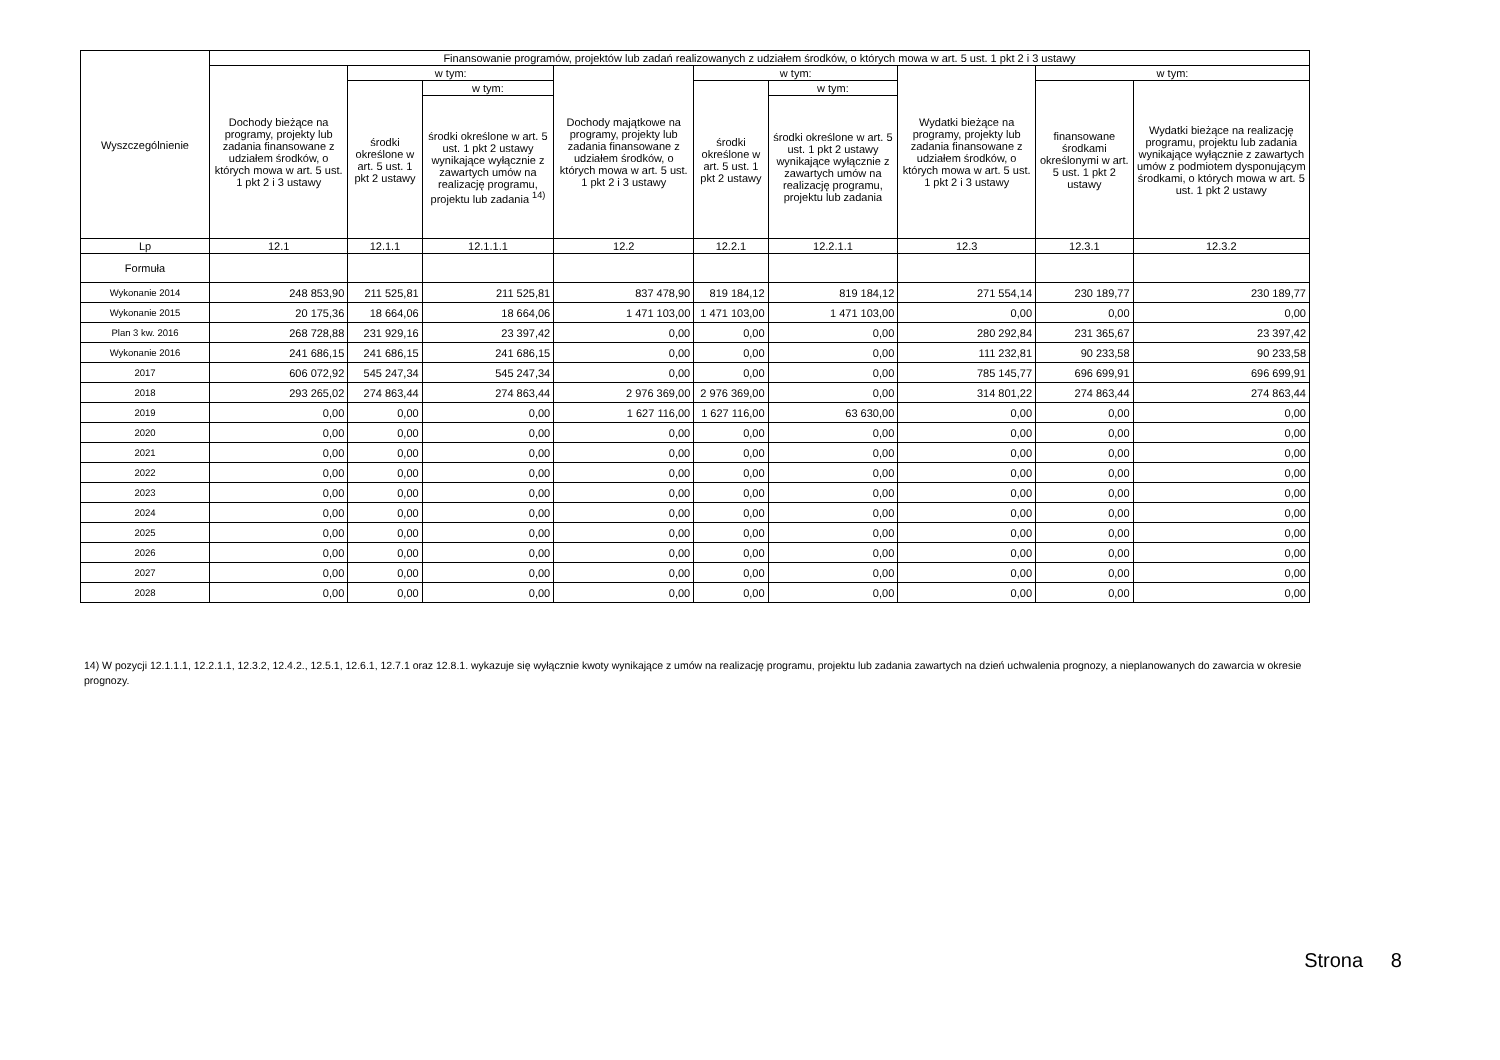| Wyszczególnienie | Finansowanie programów, projektów lub zadań realizowanych z udziałem środków, o których mowa w art. 5 ust. 1 pkt 2 i 3 ustawy | | | | | | | | |
| --- | --- | --- | --- | --- | --- | --- | --- | --- | --- |
| | Dochody bieżące na programy, projekty lub zadania finansowane z udziałem środków, o których mowa w art. 5 ust. 1 pkt 2 i 3 ustawy | w tym: | | Dochody majątkowe na programy, projekty lub zadania finansowane z udziałem środków, o których mowa w art. 5 ust. 1 pkt 2 i 3 ustawy | w tym: | | Wydatki bieżące na programy, projekty lub zadania finansowane z udziałem środków, o których mowa w art. 5 ust. 1 pkt 2 i 3 ustawy | w tym: | |
| | | środki określone w art. 5 ust. 1 pkt 2 ustawy | w tym: | | środki określone w art. 5 ust. 1 pkt 2 ustawy | w tym: | | finansowane środkami określonymi w art. 5 ust. 1 pkt 2 ustawy | Wydatki bieżące na realizację programu, projektu lub zadania wynikające wyłącznie z zawartych umów z podmiotem dysponującym środkami, o których mowa w art. 5 ust. 1 pkt 2 ustawy |
| | | | środki określone w art. 5 ust. 1 pkt 2 ustawy wynikające wyłącznie z zawartych umów na realizację programu, projektu lub zadania <sup>14)</sup> | | | środki określone w art. 5 ust. 1 pkt 2 ustawy wynikające wyłącznie z zawartych umów na realizację programu, projektu lub zadania | | | |
| Lp | 12.1 | 12.1.1 | 12.1.1.1 | 12.2 | 12.2.1 | 12.2.1.1 | 12.3 | 12.3.1 | 12.3.2 |
| Formuła | | | | | | | | | |
| Wykonanie 2014 | 248 853,90 | 211 525,81 | 211 525,81 | 837 478,90 | 819 184,12 | 819 184,12 | 271 554,14 | 230 189,77 | 230 189,77 |
| Wykonanie 2015 | 20 175,36 | 18 664,06 | 18 664,06 | 1 471 103,00 | 1 471 103,00 | 1 471 103,00 | 0,00 | 0,00 | 0,00 |
| Plan 3 kw. 2016 | 268 728,88 | 231 929,16 | 23 397,42 | 0,00 | 0,00 | 0,00 | 280 292,84 | 231 365,67 | 23 397,42 |
| Wykonanie 2016 | 241 686,15 | 241 686,15 | 241 686,15 | 0,00 | 0,00 | 0,00 | 111 232,81 | 90 233,58 | 90 233,58 |
| 2017 | 606 072,92 | 545 247,34 | 545 247,34 | 0,00 | 0,00 | 0,00 | 785 145,77 | 696 699,91 | 696 699,91 |
| 2018 | 293 265,02 | 274 863,44 | 274 863,44 | 2 976 369,00 | 2 976 369,00 | 0,00 | 314 801,22 | 274 863,44 | 274 863,44 |
| 2019 | 0,00 | 0,00 | 0,00 | 1 627 116,00 | 1 627 116,00 | 63 630,00 | 0,00 | 0,00 | 0,00 |
| 2020 | 0,00 | 0,00 | 0,00 | 0,00 | 0,00 | 0,00 | 0,00 | 0,00 | 0,00 |
| 2021 | 0,00 | 0,00 | 0,00 | 0,00 | 0,00 | 0,00 | 0,00 | 0,00 | 0,00 |
| 2022 | 0,00 | 0,00 | 0,00 | 0,00 | 0,00 | 0,00 | 0,00 | 0,00 | 0,00 |
| 2023 | 0,00 | 0,00 | 0,00 | 0,00 | 0,00 | 0,00 | 0,00 | 0,00 | 0,00 |
| 2024 | 0,00 | 0,00 | 0,00 | 0,00 | 0,00 | 0,00 | 0,00 | 0,00 | 0,00 |
| 2025 | 0,00 | 0,00 | 0,00 | 0,00 | 0,00 | 0,00 | 0,00 | 0,00 | 0,00 |
| 2026 | 0,00 | 0,00 | 0,00 | 0,00 | 0,00 | 0,00 | 0,00 | 0,00 | 0,00 |
| 2027 | 0,00 | 0,00 | 0,00 | 0,00 | 0,00 | 0,00 | 0,00 | 0,00 | 0,00 |
| 2028 | 0,00 | 0,00 | 0,00 | 0,00 | 0,00 | 0,00 | 0,00 | 0,00 | 0,00 |
14) W pozycji 12.1.1.1, 12.2.1.1, 12.3.2, 12.4.2., 12.5.1, 12.6.1, 12.7.1 oraz 12.8.1. wykazuje się wyłącznie kwoty wynikające z umów na realizację programu, projektu lub zadania zawartych na dzień uchwalenia prognozy, a nieplanowanych do zawarcia w okresie prognozy.
Strona 8